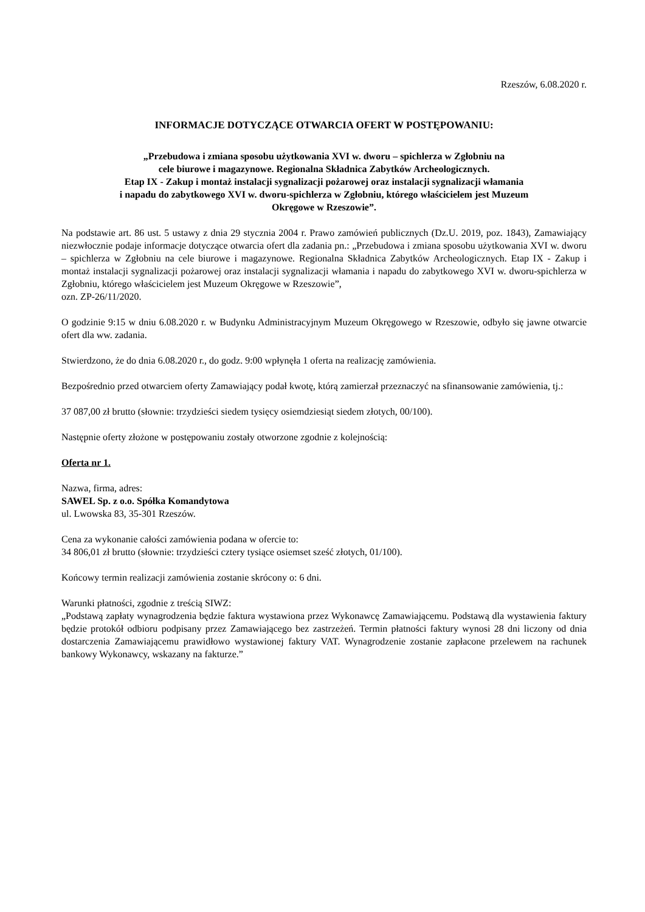Rzeszów, 6.08.2020 r.
INFORMACJE DOTYCZĄCE OTWARCIA OFERT W POSTĘPOWANIU:
„Przebudowa i zmiana sposobu użytkowania XVI w. dworu – spichlerza w Zgłobniu na
cele biurowe i magazynowe. Regionalna Składnica Zabytków Archeologicznych.
Etap IX - Zakup i montaż instalacji sygnalizacji pożarowej oraz instalacji sygnalizacji włamania
i napadu do zabytkowego XVI w. dworu-spichlerza w Zgłobniu, którego właścicielem jest Muzeum
Okręgowe w Rzeszowie”.
Na podstawie art. 86 ust. 5 ustawy z dnia 29 stycznia 2004 r. Prawo zamówień publicznych (Dz.U. 2019, poz. 1843), Zamawiający niezwłocznie podaje informacje dotyczące otwarcia ofert dla zadania pn.: „Przebudowa i zmiana sposobu użytkowania XVI w. dworu – spichlerza w Zgłobniu na cele biurowe i magazynowe. Regionalna Składnica Zabytków Archeologicznych. Etap IX - Zakup i montaż instalacji sygnalizacji pożarowej oraz instalacji sygnalizacji włamania i napadu do zabytkowego XVI w. dworu-spichlerza w Zgłobniu, którego właścicielem jest Muzeum Okręgowe w Rzeszowie”,
ozn. ZP-26/11/2020.
O godzinie 9:15 w dniu 6.08.2020 r. w Budynku Administracyjnym Muzeum Okręgowego w Rzeszowie, odbyło się jawne otwarcie ofert dla ww. zadania.
Stwierdzono, że do dnia 6.08.2020 r., do godz. 9:00 wpłynęła 1 oferta na realizację zamówienia.
Bezpośrednio przed otwarciem oferty Zamawiający podał kwotę, którą zamierzał przeznaczyć na sfinansowanie zamówienia, tj.:
37 087,00 zł brutto (słownie: trzydzieści siedem tysięcy osiemdziesiąt siedem złotych, 00/100).
Następnie oferty złożone w postępowaniu zostały otworzone zgodnie z kolejnością:
Oferta nr 1.
Nazwa, firma, adres:
SAWEL Sp. z o.o. Spółka Komandytowa
ul. Lwowska 83, 35-301 Rzeszów.
Cena za wykonanie całości zamówienia podana w ofercie to:
34 806,01 zł brutto (słownie: trzydzieści cztery tysiące osiemset sześć złotych, 01/100).
Końcowy termin realizacji zamówienia zostanie skrócony o: 6 dni.
Warunki płatności, zgodnie z treścią SIWZ:
„Podstawą zapłaty wynagrodzenia będzie faktura wystawiona przez Wykonawcę Zamawiającemu. Podstawą dla wystawienia faktury będzie protokół odbioru podpisany przez Zamawiającego bez zastrzeżeń. Termin płatności faktury wynosi 28 dni liczony od dnia dostarczenia Zamawiającemu prawidłowo wystawionej faktury VAT. Wynagrodzenie zostanie zapłacone przelewem na rachunek bankowy Wykonawcy, wskazany na fakturze.”